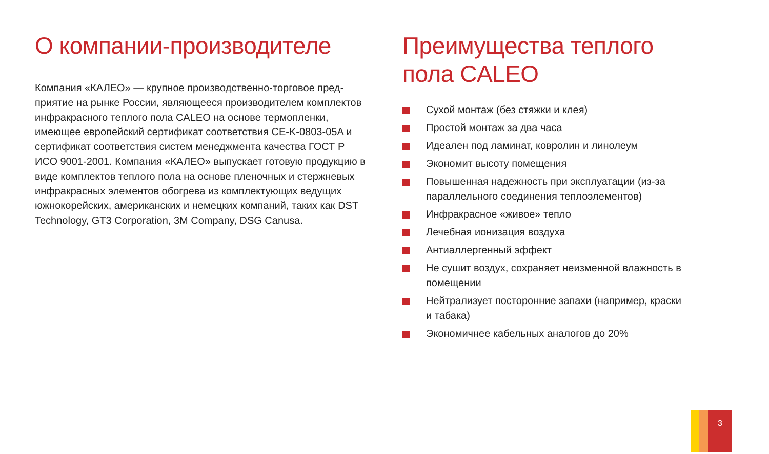О компании-производителе
Компания «КАЛЕО» — крупное производственно-торговое пред­приятие на рынке России, являющееся производителем комплек­тов инфракрасного теплого пола CALEO на основе термопленки, имеющее европейский сертификат соответствия CE-K-0803-05A и сертификат соответствия систем менеджмента качества ГОСТ Р ИСО 9001-2001. Компания «КАЛЕО» выпускает готовую про­дукцию в виде комплектов теплого пола на основе пленочных и стержневых инфракрасных элементов обогрева из комплектую­щих ведущих южнокорейских, американских и немецких компа­ний, таких как DST Technology, GT3 Corporation, 3M Company, DSG Canusa.
Преимущества теплого пола CALEO
Сухой монтаж (без стяжки и клея)
Простой монтаж за два часа
Идеален под ламинат, ковролин и линолеум
Экономит высоту помещения
Повышенная надежность при эксплуатации (из-за параллельного соединения теплоэлементов)
Инфракрасное «живое» тепло
Лечебная ионизация воздуха
Антиаллергенный эффект
Не сушит воздух, сохраняет неизменной влажность в помещении
Нейтрализует посторонние запахи (например, краски и табака)
Экономичнее кабельных аналогов до 20%
3